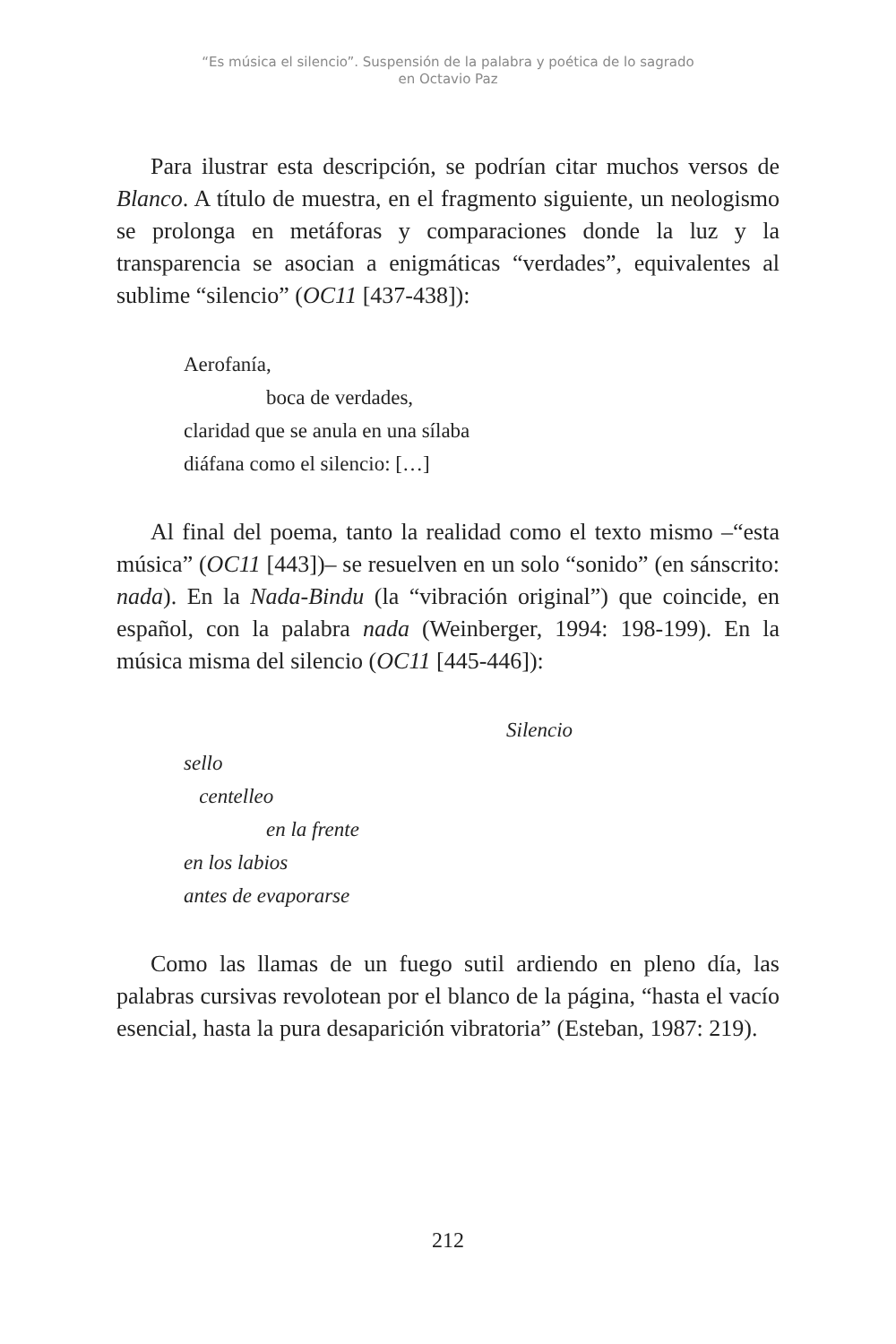“Es música el silencio”. Suspensión de la palabra y poética de lo sagrado
en Octavio Paz
Para ilustrar esta descripción, se podrían citar muchos versos de Blanco. A título de muestra, en el fragmento siguiente, un neologismo se prolonga en metáforas y comparaciones donde la luz y la transparencia se asocian a enigmáticas “verdades”, equivalentes al sublime “silencio” (OC11 [437-438]):
Aerofanía,
boca de verdades,
claridad que se anula en una sílaba
diáfana como el silencio: […]
Al final del poema, tanto la realidad como el texto mismo –“esta música” (OC11 [443])– se resuelven en un solo “sonido” (en sánscrito: nada). En la Nada-Bindu (la “vibración original”) que coincide, en español, con la palabra nada (Weinberger, 1994: 198-199). En la música misma del silencio (OC11 [445-446]):
Silencio
sello
centelleo
en la frente
en los labios
antes de evaporarse
Como las llamas de un fuego sutil ardiendo en pleno día, las palabras cursivas revolotean por el blanco de la página, “hasta el vacío esencial, hasta la pura desaparición vibratoria” (Esteban, 1987: 219).
212